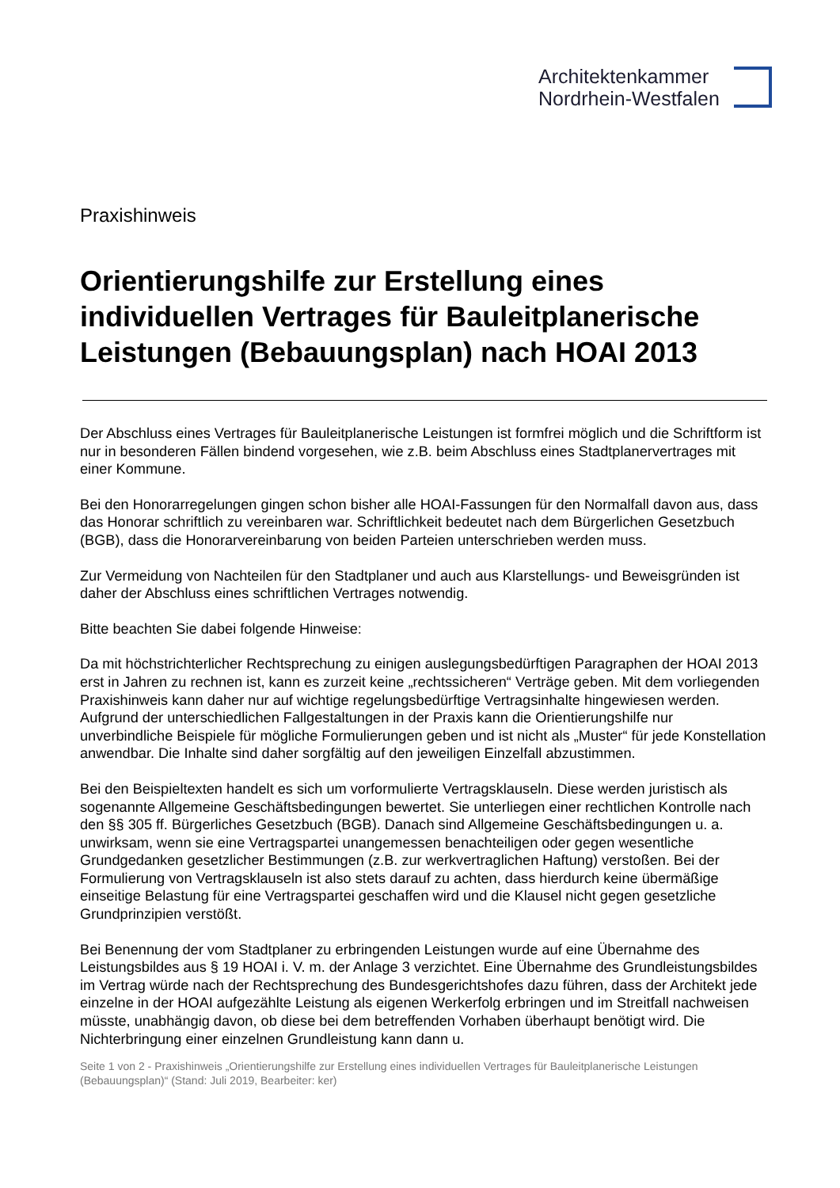Architektenkammer
Nordrhein-Westfalen
Praxishinweis
Orientierungshilfe zur Erstellung eines individuellen Vertrages für Bauleitplanerische Leistungen (Bebauungsplan) nach HOAI 2013
Der Abschluss eines Vertrages für Bauleitplanerische Leistungen ist formfrei möglich und die Schriftform ist nur in besonderen Fällen bindend vorgesehen, wie z.B. beim Abschluss eines Stadtplanervertrages mit einer Kommune.
Bei den Honorarregelungen gingen schon bisher alle HOAI-Fassungen für den Normalfall davon aus, dass das Honorar schriftlich zu vereinbaren war. Schriftlichkeit bedeutet nach dem Bürgerlichen Gesetzbuch (BGB), dass die Honorarvereinbarung von beiden Parteien unterschrieben werden muss.
Zur Vermeidung von Nachteilen für den Stadtplaner und auch aus Klarstellungs- und Beweisgründen ist daher der Abschluss eines schriftlichen Vertrages notwendig.
Bitte beachten Sie dabei folgende Hinweise:
Da mit höchstrichterlicher Rechtsprechung zu einigen auslegungsbedürftigen Paragraphen der HOAI 2013 erst in Jahren zu rechnen ist, kann es zurzeit keine „rechtssicheren“ Verträge geben. Mit dem vorliegenden Praxishinweis kann daher nur auf wichtige regelungsbedürftige Vertragsinhalte hingewiesen werden. Aufgrund der unterschiedlichen Fallgestaltungen in der Praxis kann die Orientierungshilfe nur unverbindliche Beispiele für mögliche Formulierungen geben und ist nicht als „Muster“ für jede Konstellation anwendbar. Die Inhalte sind daher sorgfältig auf den jeweiligen Einzelfall abzustimmen.
Bei den Beispieltexten handelt es sich um vorformulierte Vertragsklauseln. Diese werden juristisch als sogenannte Allgemeine Geschäftsbedingungen bewertet. Sie unterliegen einer rechtlichen Kontrolle nach den §§ 305 ff. Bürgerliches Gesetzbuch (BGB). Danach sind Allgemeine Geschäftsbedingungen u. a. unwirksam, wenn sie eine Vertragspartei unangemessen benachteiligen oder gegen wesentliche Grundgedanken gesetzlicher Bestimmungen (z.B. zur werkvertraglichen Haftung) verstoßen. Bei der Formulierung von Vertragsklauseln ist also stets darauf zu achten, dass hierdurch keine übermäßige einseitige Belastung für eine Vertragspartei geschaffen wird und die Klausel nicht gegen gesetzliche Grundprinzipien verstößt.
Bei Benennung der vom Stadtplaner zu erbringenden Leistungen wurde auf eine Übernahme des Leistungsbildes aus § 19 HOAI i. V. m. der Anlage 3 verzichtet. Eine Übernahme des Grundleistungsbildes im Vertrag würde nach der Rechtsprechung des Bundesgerichtshofes dazu führen, dass der Architekt jede einzelne in der HOAI aufgezählte Leistung als eigenen Werkerfolg erbringen und im Streitfall nachweisen müsste, unabhängig davon, ob diese bei dem betreffenden Vorhaben überhaupt benötigt wird. Die Nichterbringung einer einzelnen Grundleistung kann dann u.
Seite 1 von 2 - Praxishinweis „Orientierungshilfe zur Erstellung eines individuellen Vertrages für Bauleitplanerische Leistungen (Bebauungsplan)“ (Stand: Juli 2019, Bearbeiter: ker)